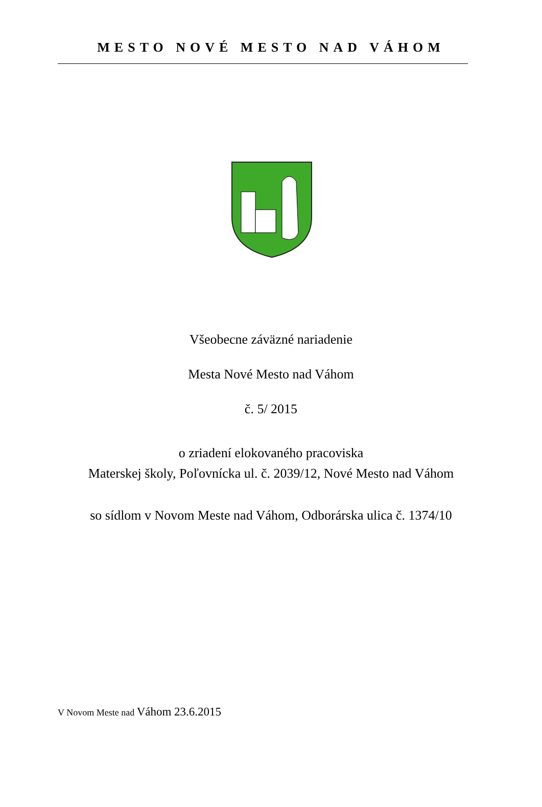MESTO NOVÉ MESTO NAD VÁHOM
Všeobecne záväzné nariadenie
Mesta Nové Mesto nad Váhom
č. 5/ 2015
o zriadení elokovaného pracoviska
Materskej školy, Poľovnícka ul. č. 2039/12, Nové Mesto nad Váhom
so sídlom v Novom Meste nad Váhom, Odborárska ulica č. 1374/10
V Novom Meste nad Váhom 23.6.2015